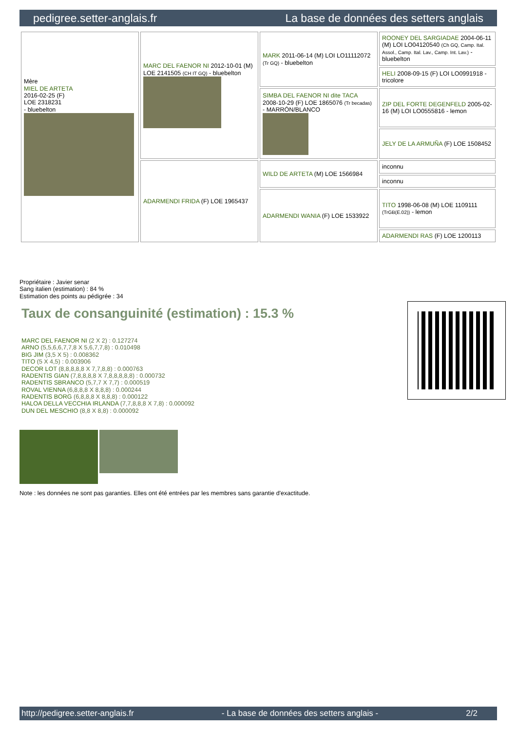pedigree.setter-anglais.fr La base de données des setters anglais
| Mère MIEL DE ARTETA 2016-02-25 (F) LOE 2318231 - bluebelton | MARC DEL FAENOR NI 2012-10-01 (M) LOE 2141505 (CH IT GQ) - bluebelton | MARK 2011-06-14 (M) LOI LO11112072 (Tr GQ) - bluebelton | ROONEY DEL SARGIADAE 2004-06-11 (M) LOI LO04120540 (Ch GQ, Camp. Ital. Assol., Camp. Ital. Lav., Camp. Int. Lav.) - bluebelton |
| | | | HELI 2008-09-15 (F) LOI LO0991918 - tricolore |
| | | SIMBA DEL FAENOR NI dite TACA 2008-10-29 (F) LOE 1865076 (Tr becadas) - MARRÓN/BLANCO | ZIP DEL FORTE DEGENFELD 2005-02-16 (M) LOI LO0555816 - lemon |
| | | | JELY DE LA ARMUÑA (F) LOE 1508452 |
| | ADARMENDI FRIDA (F) LOE 1965437 | WILD DE ARTETA (M) LOE 1566984 | inconnu |
| | | | inconnu |
| | | ADARMENDI WANIA (F) LOE 1533922 | TITO 1998-06-08 (M) LOE 1109111 (TrGB(E.02)) - lemon |
| | | | ADARMENDI RAS (F) LOE 1200113 |
Propriétaire : Javier senar
Sang italien (estimation) : 84 %
Estimation des points au pédigrée : 34
Taux de consanguinité (estimation) : 15.3 %
MARC DEL FAENOR NI (2 X 2) : 0.127274
ARNO (5,5,6,6,7,7,8 X 5,6,7,7,8) : 0.010498
BIG JIM (3,5 X 5) : 0.008362
TITO (5 X 4,5) : 0.003906
DECOR LOT (8,8,8,8,8 X 7,7,8,8) : 0.000763
RADENTIS GIAN (7,8,8,8,8 X 7,8,8,8,8,8) : 0.000732
RADENTIS SBRANCO (5,7,7 X 7,7) : 0.000519
ROVAL VIENNA (6,8,8,8 X 8,8,8) : 0.000244
RADENTIS BORG (6,8,8,8 X 8,8,8) : 0.000122
HALOA DELLA VECCHIA IRLANDA (7,7,8,8,8 X 7,8) : 0.000092
DUN DEL MESCHIO (8,8 X 8,8) : 0.000092
Note : les données ne sont pas garanties. Elles ont été entrées par les membres sans garantie d'exactitude.
http://pedigree.setter-anglais.fr - La base de données des setters anglais - 2/2